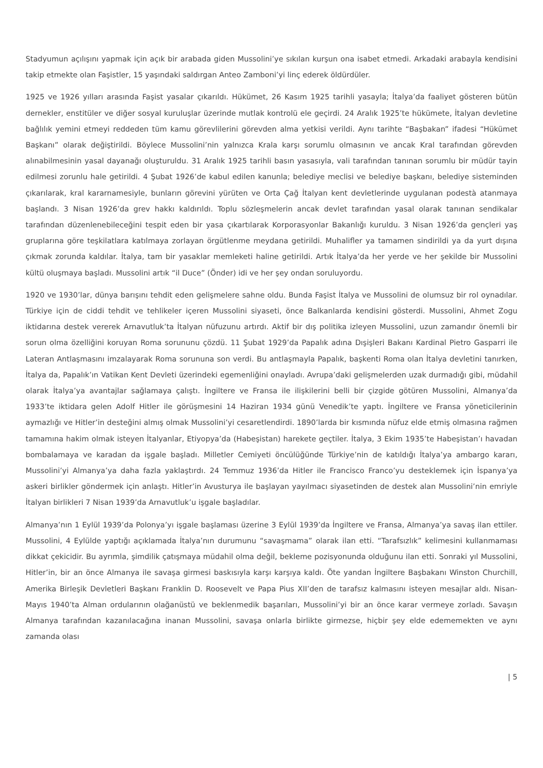Stadyumun açılışını yapmak için açık bir arabada giden Mussolini’ye sıkılan kurşun ona isabet etmedi. Arkadaki arabayla kendisini takip etmekte olan Faşistler, 15 yaşındaki saldırgan Anteo Zamboni’yi linç ederek öldürdüler.
1925 ve 1926 yılları arasında Faşist yasalar çıkarıldı. Hükümet, 26 Kasım 1925 tarihli yasayla; İtalya’da faaliyet gösteren bütün dernekler, enstitüler ve diğer sosyal kuruluşlar üzerinde mutlak kontrolü ele geçirdi. 24 Aralık 1925’te hükümete, İtalyan devletine bağlılık yemini etmeyi reddeden tüm kamu görevlilerini görevden alma yetkisi verildi. Aynı tarihte “Başbakan” ifadesi “Hükümet Başkanı” olarak değiştirildi. Böylece Mussolini’nin yalnızca Krala karşı sorumlu olmasının ve ancak Kral tarafından görevden alınabilmesinin yasal dayanağı oluşturuldu. 31 Aralık 1925 tarihli basın yasasıyla, vali tarafından tanınan sorumlu bir müdür tayin edilmesi zorunlu hale getirildi. 4 Şubat 1926’de kabul edilen kanunla; belediye meclisi ve belediye başkanı, belediye sisteminden çıkarılarak, kral kararnamesiyle, bunların görevini yürüten ve Orta Çağ İtalyan kent devletlerinde uygulanan podestà atanmaya başlandı. 3 Nisan 1926’da grev hakkı kaldırıldı. Toplu sözleşmelerin ancak devlet tarafından yasal olarak tanınan sendikalar tarafından düzenlenebileceğini tespit eden bir yasa çıkartılarak Korporasyonlar Bakanlığı kuruldu. 3 Nisan 1926’da gençleri yaş gruplarına göre teşkilatlara katılmaya zorlayan örgütlenme meydana getirildi. Muhalifler ya tamamen sindirildi ya da yurt dışına çıkmak zorunda kaldılar. İtalya, tam bir yasaklar memleketi haline getirildi. Artık İtalya’da her yerde ve her şekilde bir Mussolini kültü oluşmaya başladı. Mussolini artık “il Duce” (Önder) idi ve her şey ondan soruluyordu.
1920 ve 1930’lar, dünya barışını tehdit eden gelişmelere sahne oldu. Bunda Faşist İtalya ve Mussolini de olumsuz bir rol oynadılar. Türkiye için de ciddi tehdit ve tehlikeler içeren Mussolini siyaseti, önce Balkanlarda kendisini gösterdi. Mussolini, Ahmet Zogu iktidarına destek vererek Arnavutluk’ta İtalyan nüfuzunu artırdı. Aktif bir dış politika izleyen Mussolini, uzun zamandır önemli bir sorun olma özelliğini koruyan Roma sorununu çözdü. 11 Şubat 1929’da Papalık adına Dışişleri Bakanı Kardinal Pietro Gasparri ile Lateran Antlaşmasını imzalayarak Roma sorununa son verdi. Bu antlaşmayla Papalık, başkenti Roma olan İtalya devletini tanırken, İtalya da, Papalık’ın Vatikan Kent Devleti üzerindeki egemenliğini onayladı. Avrupa’daki gelişmelerden uzak durmadığı gibi, müdahil olarak İtalya’ya avantajlar sağlamaya çalıştı. İngiltere ve Fransa ile ilişkilerini belli bir çizgide götüren Mussolini, Almanya’da 1933’te iktidara gelen Adolf Hitler ile görüşmesini 14 Haziran 1934 günü Venedik’te yaptı. İngiltere ve Fransa yöneticilerinin aymazlığı ve Hitler’in desteğini almış olmak Mussolini’yi cesaretlendirdi. 1890’larda bir kısmında nüfuz elde etmiş olmasına rağmen tamamına hakim olmak isteyen İtalyanlar, Etiyopya’da (Habeşistan) harekete geçtiler. İtalya, 3 Ekim 1935’te Habeşistan’ı havadan bombalamaya ve karadan da işgale başladı. Milletler Cemiyeti öncülüğünde Türkiye’nin de katıldığı İtalya’ya ambargo kararı, Mussolini’yi Almanya’ya daha fazla yaklaştırdı. 24 Temmuz 1936’da Hitler ile Francisco Franco’yu desteklemek için İspanya’ya askeri birlikler göndermek için anlaştı. Hitler’in Avusturya ile başlayan yayılmacı siyasetinden de destek alan Mussolini’nin emriyle İtalyan birlikleri 7 Nisan 1939’da Arnavutluk’u işgale başladılar.
Almanya’nın 1 Eylül 1939’da Polonya’yı işgale başlaması üzerine 3 Eylül 1939’da İngiltere ve Fransa, Almanya’ya savaş ilan ettiler. Mussolini, 4 Eylülde yaptığı açıklamada İtalya’nın durumunu “savaşmama” olarak ilan etti. “Tarafsızlık” kelimesini kullanmaması dikkat çekicidir. Bu ayrımla, şimdilik çatışmaya müdahil olma değil, bekleme pozisyonunda olduğunu ilan etti. Sonraki yıl Mussolini, Hitler’in, bir an önce Almanya ile savaşa girmesi baskısıyla karşı karşıya kaldı. Öte yandan İngiltere Başbakanı Winston Churchill, Amerika Birleşik Devletleri Başkanı Franklin D. Roosevelt ve Papa Pius XII’den de tarafsız kalmasını isteyen mesajlar aldı. Nisan-Mayıs 1940’ta Alman ordularının olağanüstü ve beklenmedik başarıları, Mussolini’yi bir an önce karar vermeye zorladı. Savaşın Almanya tarafından kazanılacağına inanan Mussolini, savaşa onlarla birlikte girmezse, hiçbir şey elde edememekten ve aynı zamanda olası
| 5